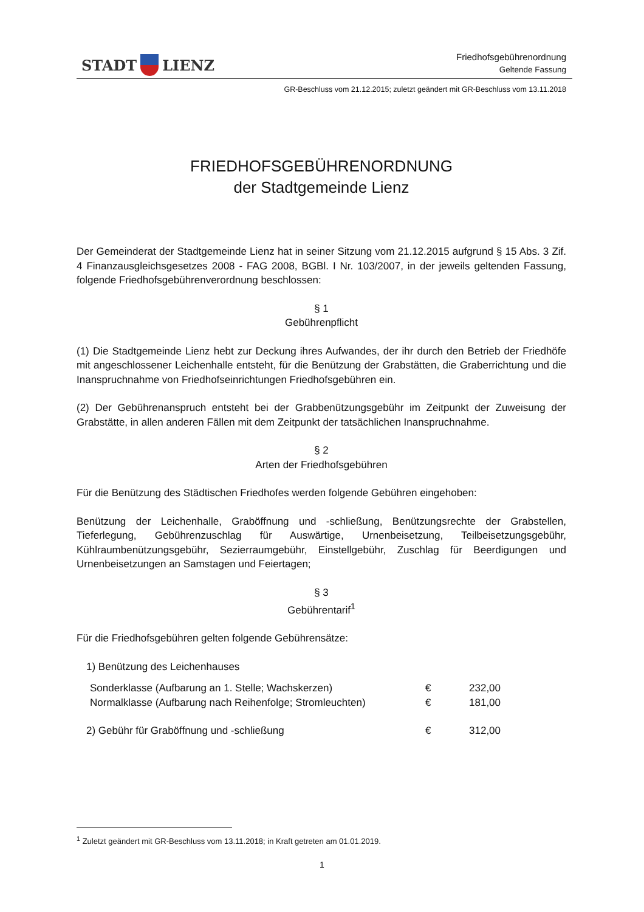STADT LIENZ
Friedhofsgebührenordnung
Geltende Fassung
GR-Beschluss vom 21.12.2015; zuletzt geändert mit GR-Beschluss vom 13.11.2018
FRIEDHOFSGEBÜHRENORDNUNG
der Stadtgemeinde Lienz
Der Gemeinderat der Stadtgemeinde Lienz hat in seiner Sitzung vom 21.12.2015 aufgrund § 15 Abs. 3 Zif. 4 Finanzausgleichsgesetzes 2008 - FAG 2008, BGBl. I Nr. 103/2007, in der jeweils geltenden Fassung, folgende Friedhofsgebührenverordnung beschlossen:
§ 1
Gebührenpflicht
(1) Die Stadtgemeinde Lienz hebt zur Deckung ihres Aufwandes, der ihr durch den Betrieb der Friedhöfe mit angeschlossener Leichenhalle entsteht, für die Benützung der Grabstätten, die Graberrichtung und die Inanspruchnahme von Friedhofseinrichtungen Friedhofsgebühren ein.
(2) Der Gebührenanspruch entsteht bei der Grabbenützungsgebühr im Zeitpunkt der Zuweisung der Grabstätte, in allen anderen Fällen mit dem Zeitpunkt der tatsächlichen Inanspruchnahme.
§ 2
Arten der Friedhofsgebühren
Für die Benützung des Städtischen Friedhofes werden folgende Gebühren eingehoben:
Benützung der Leichenhalle, Graböffnung und -schließung, Benützungsrechte der Grabstellen, Tieferlegung, Gebührenzuschlag für Auswärtige, Urnenbeisetzung, Teilbeisetzungsgebühr, Kühlraumbenützungsgebühr, Sezierraumgebühr, Einstellgebühr, Zuschlag für Beerdigungen und Urnenbeisetzungen an Samstagen und Feiertagen;
§ 3
Gebührentarif<sup>1</sup>
Für die Friedhofsgebühren gelten folgende Gebührensätze:
| 1) Benützung des Leichenhauses | | |
| Sonderklasse (Aufbarung an 1. Stelle; Wachskerzen) | € | 232,00 |
| Normalklasse (Aufbarung nach Reihenfolge; Stromleuchten) | € | 181,00 |
| 2) Gebühr für Graböffnung und -schließung | € | 312,00 |
<sup>1</sup> Zuletzt geändert mit GR-Beschluss vom 13.11.2018; in Kraft getreten am 01.01.2019.
1